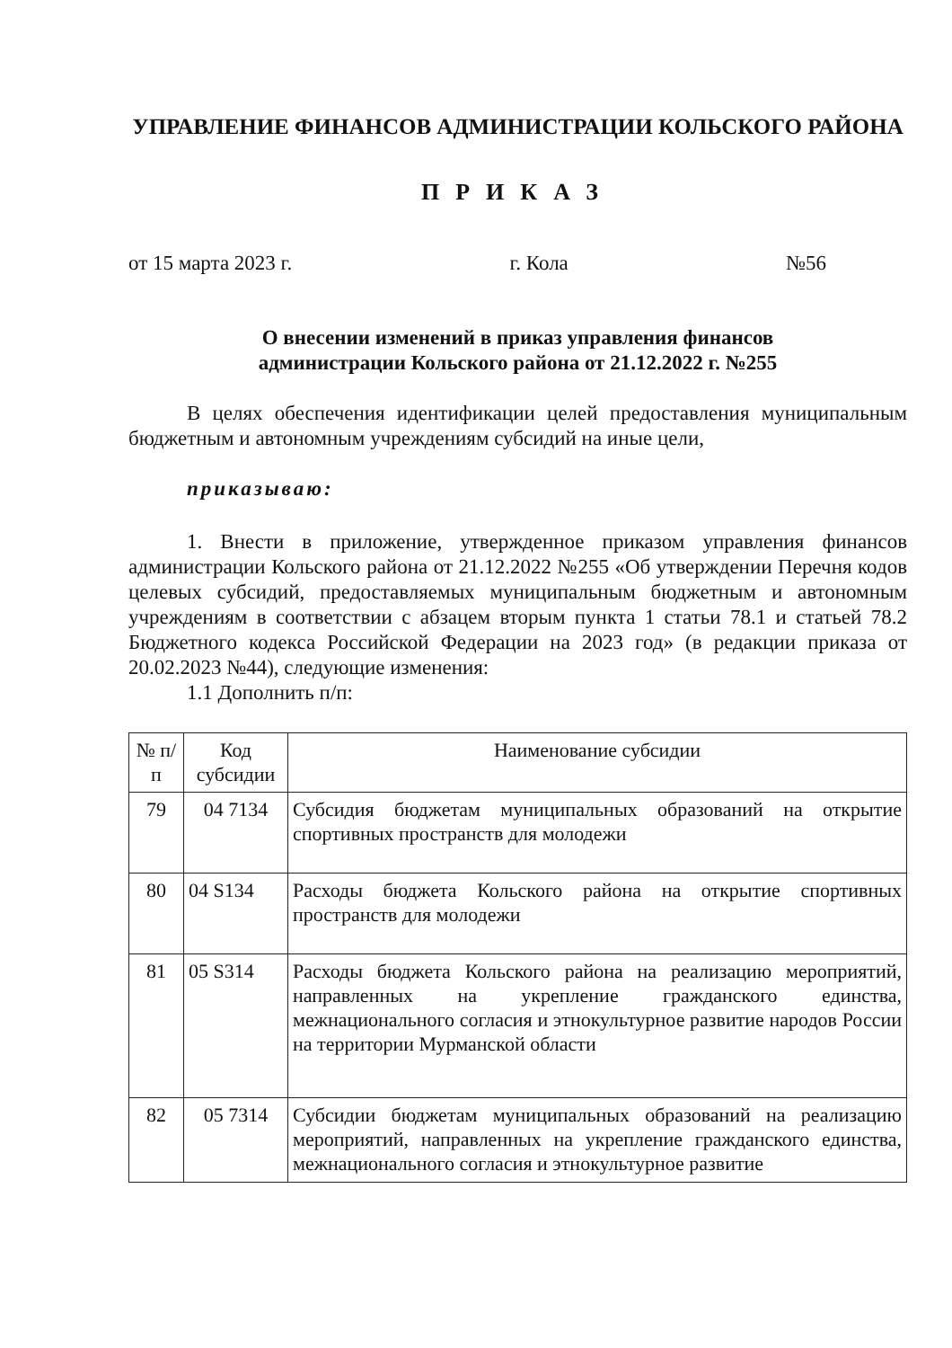УПРАВЛЕНИЕ ФИНАНСОВ АДМИНИСТРАЦИИ КОЛЬСКОГО РАЙОНА
ПРИКАЗ
от 15 марта 2023 г. г. Кола №56
О внесении изменений в приказ управления финансов
администрации Кольского района от 21.12.2022 г. №255
В целях обеспечения идентификации целей предоставления муниципальным бюджетным и автономным учреждениям субсидий на иные цели,
приказываю:
1. Внести в приложение, утвержденное приказом управления финансов администрации Кольского района от 21.12.2022 №255 «Об утверждении Перечня кодов целевых субсидий, предоставляемых муниципальным бюджетным и автономным учреждениям в соответствии с абзацем вторым пункта 1 статьи 78.1 и статьей 78.2 Бюджетного кодекса Российской Федерации на 2023 год» (в редакции приказа от 20.02.2023 №44), следующие изменения:
1.1 Дополнить п/п:
| № п/п | Код субсидии | Наименование субсидии |
| --- | --- | --- |
| 79 | 04 7134 | Субсидия бюджетам муниципальных образований на открытие спортивных пространств для молодежи |
| 80 | 04 S134 | Расходы бюджета Кольского района на открытие спортивных пространств для молодежи |
| 81 | 05 S314 | Расходы бюджета Кольского района на реализацию мероприятий, направленных на укрепление гражданского единства, межнационального согласия и этнокультурное развитие народов России на территории Мурманской области |
| 82 | 05 7314 | Субсидии бюджетам муниципальных образований на реализацию мероприятий, направленных на укрепление гражданского единства, межнационального согласия и этнокультурное развитие |